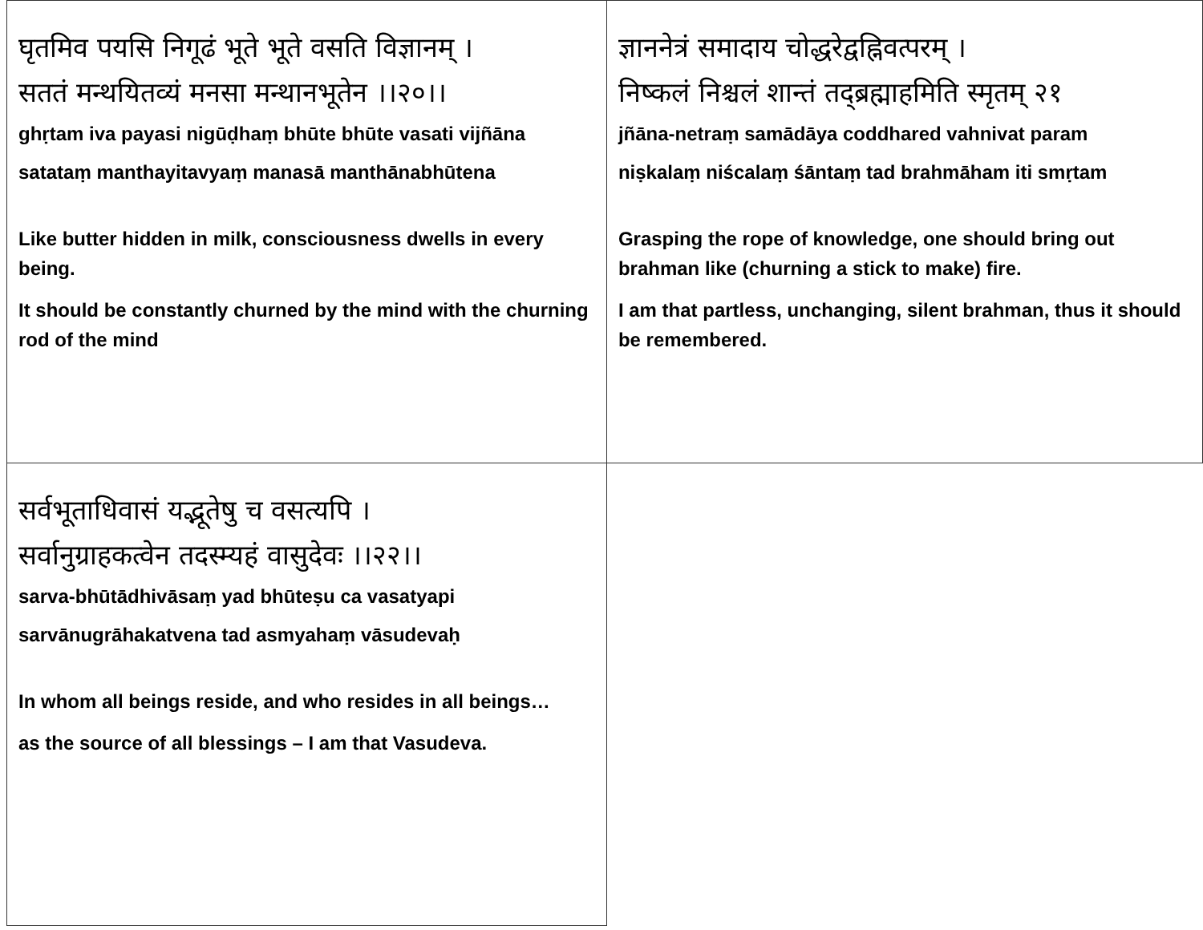| घृतमिव पयसि निगूढं भूते भूते वसति विज्ञानम् । सततं मन्थयितव्यं मनसा मन्थानभूतेन ।।२०।। ghṛtam iva payasi nigūḍhaṃ bhūte bhūte vasati vijñāna satataṃ manthayitavyaṃ manasā manthānabhūtena Like butter hidden in milk, consciousness dwells in every being. It should be constantly churned by the mind with the churning rod of the mind | ज्ञाननेत्रं समादाय चोद्धरेद्वह्निवत्परम् । निष्कलं निश्चलं शान्तं तद्ब्रह्माहमिति स्मृतम् २१ jñāna-netraṃ samādāya coddhared vahnivat param niṣkalaṃ niścalaṃ śāntaṃ tad brahmāham iti smṛtam Grasping the rope of knowledge, one should bring out brahman like (churning a stick to make) fire. I am that partless, unchanging, silent brahman, thus it should be remembered. |
| सर्वभूताधिवासं यद्भूतेषु च वसत्यपि । सर्वानुग्राहकत्वेन तदस्म्यहं वासुदेवः ।।२२।। sarva-bhūtādhivāsaṃ yad bhūteṣu ca vasatyapi sarvānugrāhakatvena tad asmyahaṃ vāsudevaḥ In whom all beings reside, and who resides in all beings… as the source of all blessings – I am that Vasudeva. | |